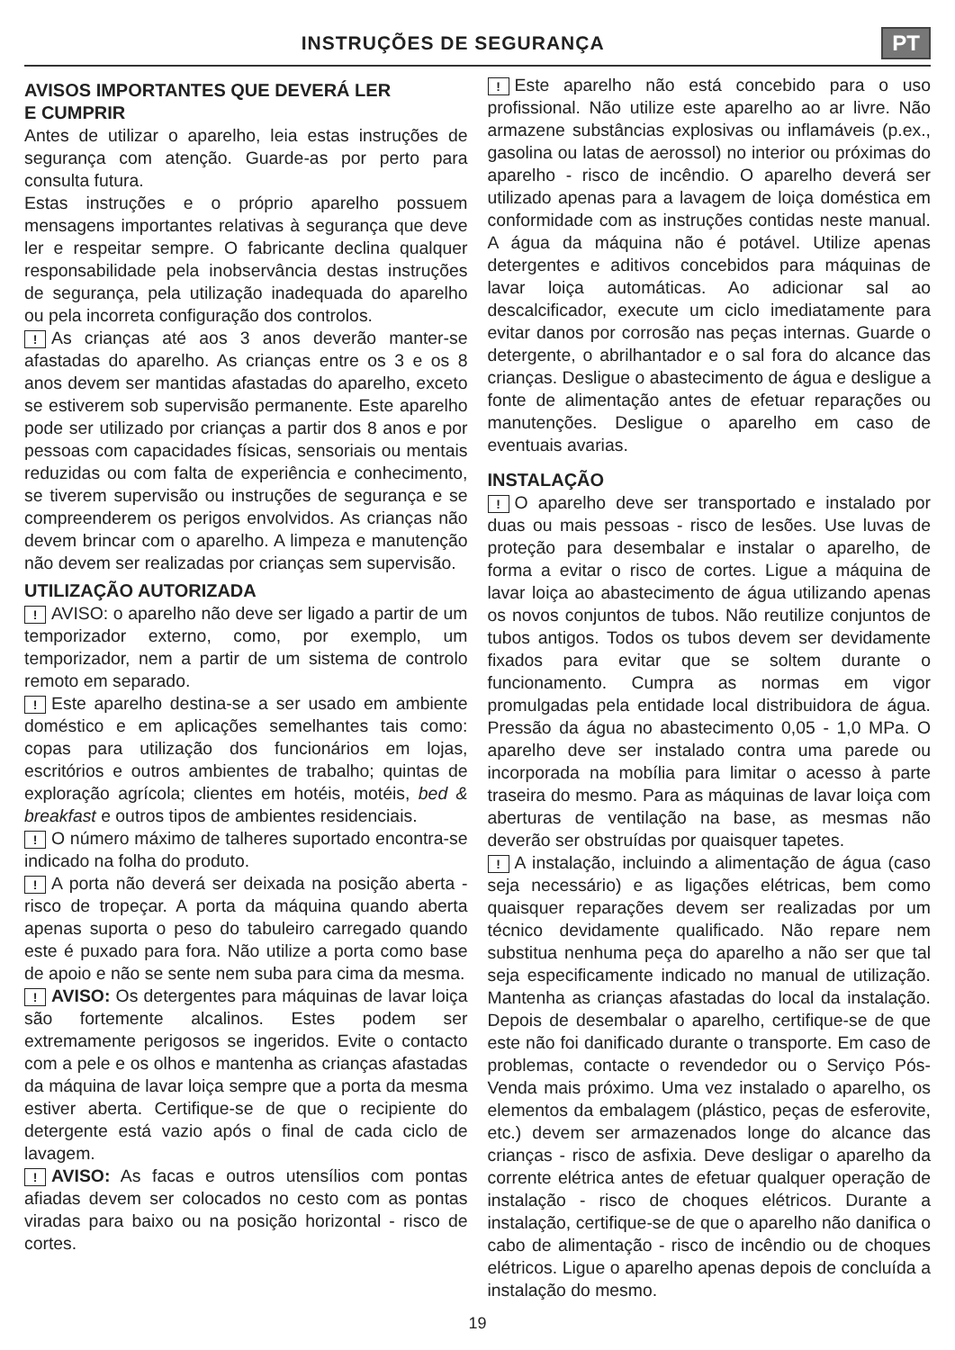INSTRUÇÕES DE SEGURANÇA PT
AVISOS IMPORTANTES QUE DEVERÁ LER
E CUMPRIR
Antes de utilizar o aparelho, leia estas instruções de segurança com atenção. Guarde-as por perto para consulta futura.
Estas instruções e o próprio aparelho possuem mensagens importantes relativas à segurança que deve ler e respeitar sempre. O fabricante declina qualquer responsabilidade pela inobservância destas instruções de segurança, pela utilização inadequada do aparelho ou pela incorreta configuração dos controlos.
! As crianças até aos 3 anos deverão manter-se afastadas do aparelho. As crianças entre os 3 e os 8 anos devem ser mantidas afastadas do aparelho, exceto se estiverem sob supervisão permanente. Este aparelho pode ser utilizado por crianças a partir dos 8 anos e por pessoas com capacidades físicas, sensoriais ou mentais reduzidas ou com falta de experiência e conhecimento, se tiverem supervisão ou instruções de segurança e se compreenderem os perigos envolvidos. As crianças não devem brincar com o aparelho. A limpeza e manutenção não devem ser realizadas por crianças sem supervisão.
UTILIZAÇÃO AUTORIZADA
! AVISO: o aparelho não deve ser ligado a partir de um temporizador externo, como, por exemplo, um temporizador, nem a partir de um sistema de controlo remoto em separado.
! Este aparelho destina-se a ser usado em ambiente doméstico e em aplicações semelhantes tais como: copas para utilização dos funcionários em lojas, escritórios e outros ambientes de trabalho; quintas de exploração agrícola; clientes em hotéis, motéis, bed & breakfast e outros tipos de ambientes residenciais.
! O número máximo de talheres suportado encontra-se indicado na folha do produto.
! A porta não deverá ser deixada na posição aberta - risco de tropeçar. A porta da máquina quando aberta apenas suporta o peso do tabuleiro carregado quando este é puxado para fora. Não utilize a porta como base de apoio e não se sente nem suba para cima da mesma.
! AVISO: Os detergentes para máquinas de lavar loiça são fortemente alcalinos. Estes podem ser extremamente perigosos se ingeridos. Evite o contacto com a pele e os olhos e mantenha as crianças afastadas da máquina de lavar loiça sempre que a porta da mesma estiver aberta. Certifique-se de que o recipiente do detergente está vazio após o final de cada ciclo de lavagem.
! AVISO: As facas e outros utensílios com pontas afiadas devem ser colocados no cesto com as pontas viradas para baixo ou na posição horizontal - risco de cortes.
! Este aparelho não está concebido para o uso profissional. Não utilize este aparelho ao ar livre. Não armazene substâncias explosivas ou inflamáveis (p.ex., gasolina ou latas de aerossol) no interior ou próximas do aparelho - risco de incêndio. O aparelho deverá ser utilizado apenas para a lavagem de loiça doméstica em conformidade com as instruções contidas neste manual. A água da máquina não é potável. Utilize apenas detergentes e aditivos concebidos para máquinas de lavar loiça automáticas. Ao adicionar sal ao descalcificador, execute um ciclo imediatamente para evitar danos por corrosão nas peças internas. Guarde o detergente, o abrilhantador e o sal fora do alcance das crianças. Desligue o abastecimento de água e desligue a fonte de alimentação antes de efetuar reparações ou manutenções. Desligue o aparelho em caso de eventuais avarias.
INSTALAÇÃO
! O aparelho deve ser transportado e instalado por duas ou mais pessoas - risco de lesões. Use luvas de proteção para desembalar e instalar o aparelho, de forma a evitar o risco de cortes. Ligue a máquina de lavar loiça ao abastecimento de água utilizando apenas os novos conjuntos de tubos. Não reutilize conjuntos de tubos antigos. Todos os tubos devem ser devidamente fixados para evitar que se soltem durante o funcionamento. Cumpra as normas em vigor promulgadas pela entidade local distribuidora de água. Pressão da água no abastecimento 0,05 - 1,0 MPa. O aparelho deve ser instalado contra uma parede ou incorporada na mobília para limitar o acesso à parte traseira do mesmo. Para as máquinas de lavar loiça com aberturas de ventilação na base, as mesmas não deverão ser obstruídas por quaisquer tapetes.
! A instalação, incluindo a alimentação de água (caso seja necessário) e as ligações elétricas, bem como quaisquer reparações devem ser realizadas por um técnico devidamente qualificado. Não repare nem substitua nenhuma peça do aparelho a não ser que tal seja especificamente indicado no manual de utilização. Mantenha as crianças afastadas do local da instalação. Depois de desembalar o aparelho, certifique-se de que este não foi danificado durante o transporte. Em caso de problemas, contacte o revendedor ou o Serviço Pós-Venda mais próximo. Uma vez instalado o aparelho, os elementos da embalagem (plástico, peças de esferovite, etc.) devem ser armazenados longe do alcance das crianças - risco de asfixia. Deve desligar o aparelho da corrente elétrica antes de efetuar qualquer operação de instalação - risco de choques elétricos. Durante a instalação, certifique-se de que o aparelho não danifica o cabo de alimentação - risco de incêndio ou de choques elétricos. Ligue o aparelho apenas depois de concluída a instalação do mesmo.
19